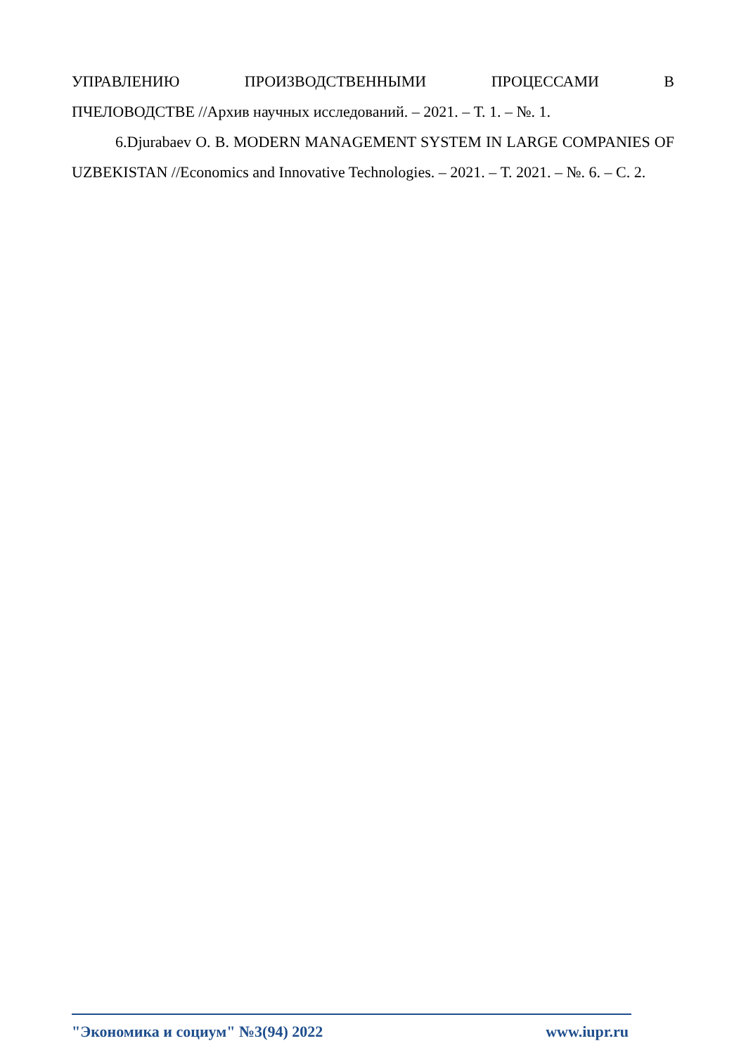УПРАВЛЕНИЮ ПРОИЗВОДСТВЕННЫМИ ПРОЦЕССАМИ В
ПЧЕЛОВОДСТВЕ //Архив научных исследований. – 2021. – Т. 1. – №. 1.
6.Djurabaev O. B. MODERN MANAGEMENT SYSTEM IN LARGE COMPANIES OF UZBEKISTAN //Economics and Innovative Technologies. – 2021. – Т. 2021. – №. 6. – С. 2.
"Экономика и социум" №3(94) 2022 www.iupr.ru